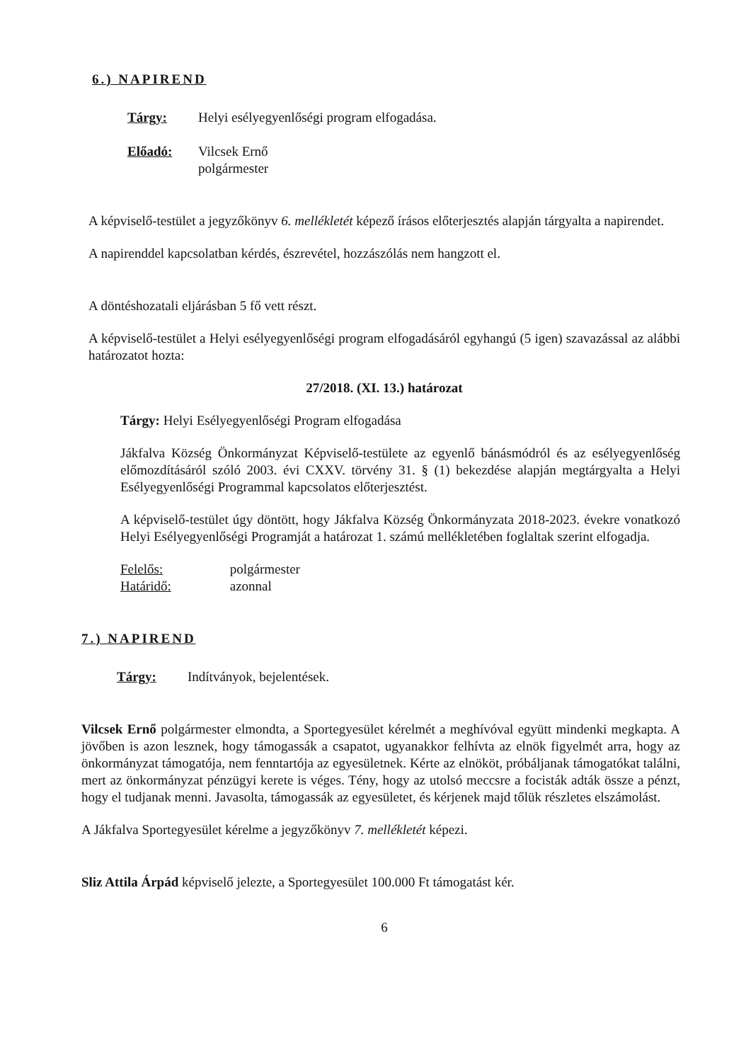6.) NAPIREND
Tárgy: Helyi esélyegyenlőségi program elfogadása.
Előadó: Vilcsek Ernő
polgármester
A képviselő-testület a jegyzőkönyv 6. mellékletét képező írásos előterjesztés alapján tárgyalta a napirendet.
A napirenddel kapcsolatban kérdés, észrevétel, hozzászólás nem hangzott el.
A döntéshozatali eljárásban 5 fő vett részt.
A képviselő-testület a Helyi esélyegyenlőségi program elfogadásáról egyhangú (5 igen) szavazással az alábbi határozatot hozta:
27/2018. (XI. 13.) határozat
Tárgy: Helyi Esélyegyenlőségi Program elfogadása
Jákfalva Község Önkormányzat Képviselő-testülete az egyenlő bánásmódról és az esélyegyenlőség előmozdításáról szóló 2003. évi CXXV. törvény 31. § (1) bekezdése alapján megtárgyalta a Helyi Esélyegyenlőségi Programmal kapcsolatos előterjesztést.
A képviselő-testület úgy döntött, hogy Jákfalva Község Önkormányzata 2018-2023. évekre vonatkozó Helyi Esélyegyenlőségi Programját a határozat 1. számú mellékletében foglaltak szerint elfogadja.
Felelős: polgármester
Határidő: azonnal
7.) NAPIREND
Tárgy: Indítványok, bejelentések.
Vilcsek Ernő polgármester elmondta, a Sportegyesület kérelmét a meghívóval együtt mindenki megkapta. A jövőben is azon lesznek, hogy támogassák a csapatot, ugyanakkor felhívta az elnök figyelmét arra, hogy az önkormányzat támogatója, nem fenntartója az egyesületnek. Kérte az elnököt, próbáljanak támogatókat találni, mert az önkormányzat pénzügyi kerete is véges. Tény, hogy az utolsó meccsre a focisták adták össze a pénzt, hogy el tudjanak menni. Javasolta, támogassák az egyesületet, és kérjenek majd tőlük részletes elszámolást.
A Jákfalva Sportegyesület kérelme a jegyzőkönyv 7. mellékletét képezi.
Sliz Attila Árpád képviselő jelezte, a Sportegyesület 100.000 Ft támogatást kér.
6